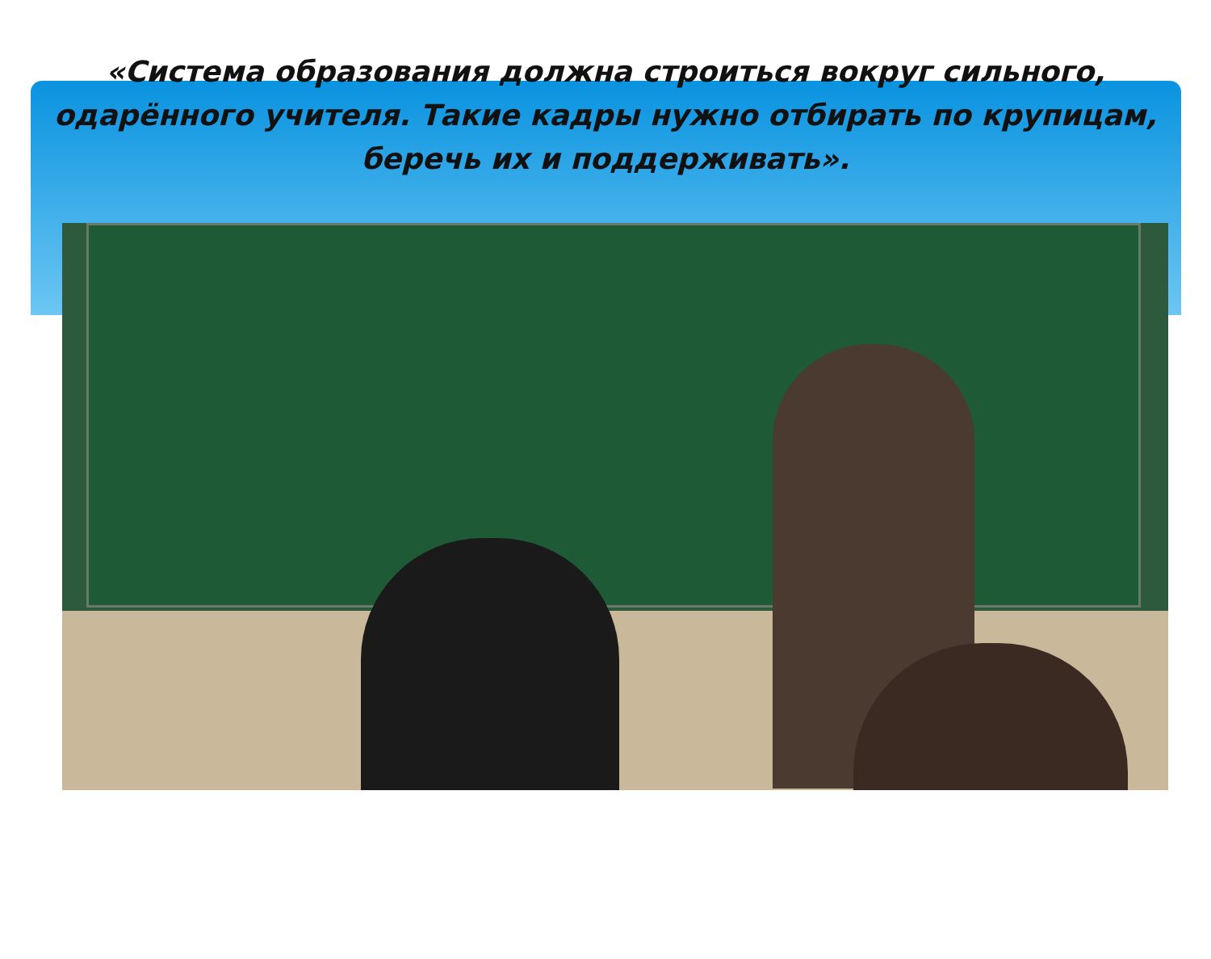«Система образования должна строиться вокруг сильного, одарённого учителя. Такие кадры нужно отбирать по крупицам, беречь их и поддерживать».